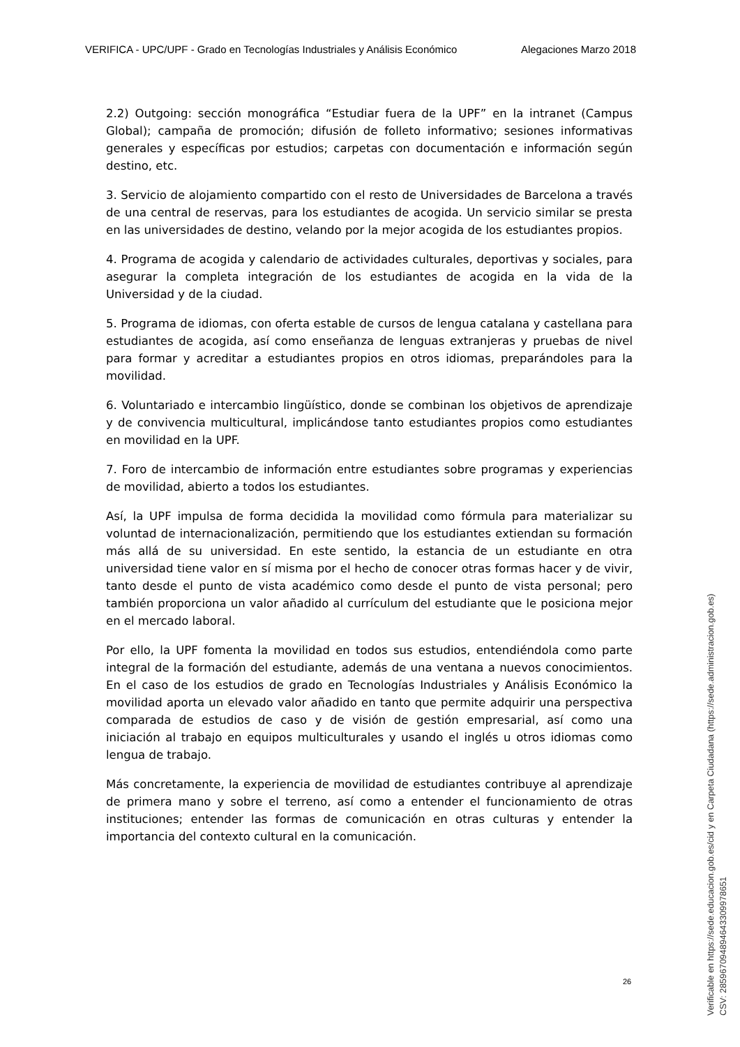VERIFICA - UPC/UPF - Grado en Tecnologías Industriales y Análisis Económico Alegaciones Marzo 2018
2.2) Outgoing: sección monográfica “Estudiar fuera de la UPF” en la intranet (Campus Global); campaña de promoción; difusión de folleto informativo; sesiones informativas generales y específicas por estudios; carpetas con documentación e información según destino, etc.
3. Servicio de alojamiento compartido con el resto de Universidades de Barcelona a través de una central de reservas, para los estudiantes de acogida. Un servicio similar se presta en las universidades de destino, velando por la mejor acogida de los estudiantes propios.
4. Programa de acogida y calendario de actividades culturales, deportivas y sociales, para asegurar la completa integración de los estudiantes de acogida en la vida de la Universidad y de la ciudad.
5. Programa de idiomas, con oferta estable de cursos de lengua catalana y castellana para estudiantes de acogida, así como enseñanza de lenguas extranjeras y pruebas de nivel para formar y acreditar a estudiantes propios en otros idiomas, preparándoles para la movilidad.
6. Voluntariado e intercambio lingüístico, donde se combinan los objetivos de aprendizaje y de convivencia multicultural, implicándose tanto estudiantes propios como estudiantes en movilidad en la UPF.
7. Foro de intercambio de información entre estudiantes sobre programas y experiencias de movilidad, abierto a todos los estudiantes.
Así, la UPF impulsa de forma decidida la movilidad como fórmula para materializar su voluntad de internacionalización, permitiendo que los estudiantes extiendan su formación más allá de su universidad. En este sentido, la estancia de un estudiante en otra universidad tiene valor en sí misma por el hecho de conocer otras formas hacer y de vivir, tanto desde el punto de vista académico como desde el punto de vista personal; pero también proporciona un valor añadido al currículum del estudiante que le posiciona mejor en el mercado laboral.
Por ello, la UPF fomenta la movilidad en todos sus estudios, entendiéndola como parte integral de la formación del estudiante, además de una ventana a nuevos conocimientos. En el caso de los estudios de grado en Tecnologías Industriales y Análisis Económico la movilidad aporta un elevado valor añadido en tanto que permite adquirir una perspectiva comparada de estudios de caso y de visión de gestión empresarial, así como una iniciación al trabajo en equipos multiculturales y usando el inglés u otros idiomas como lengua de trabajo.
Más concretamente, la experiencia de movilidad de estudiantes contribuye al aprendizaje de primera mano y sobre el terreno, así como a entender el funcionamiento de otras instituciones; entender las formas de comunicación en otras culturas y entender la importancia del contexto cultural en la comunicación.
26
Verificable en https://sede.educacion.gob.es/cid y en Carpeta Ciudadana (https://sede.administracion.gob.es)
CSV: 2859670948946433099786​51